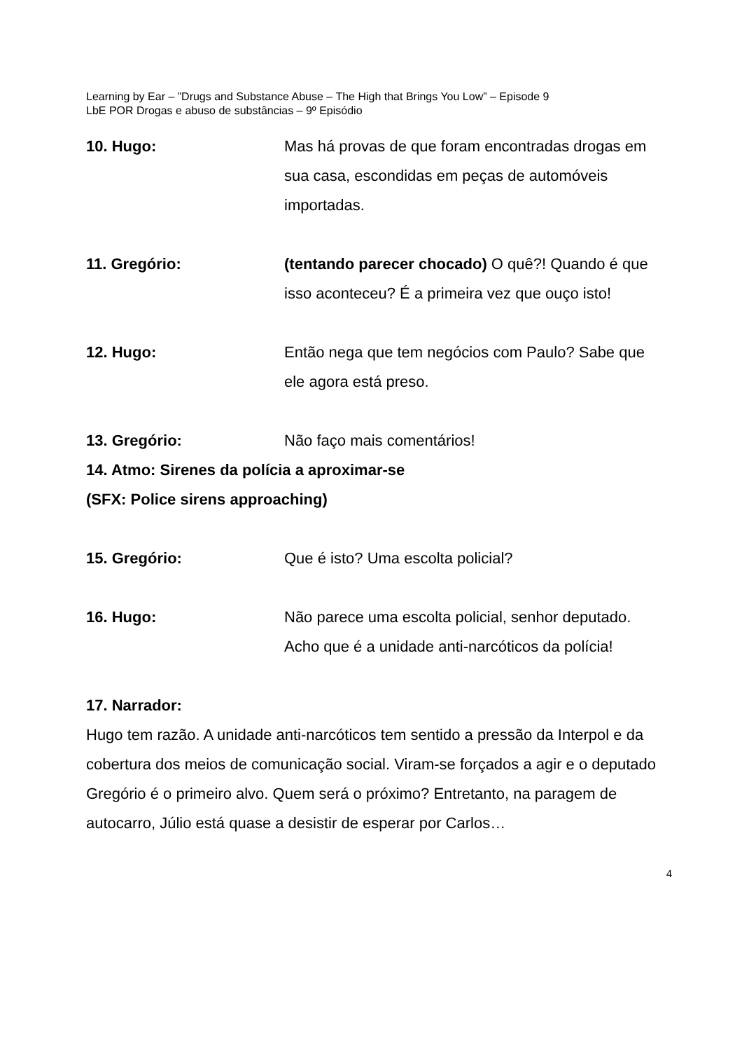Learning by Ear – ”Drugs and Substance Abuse – The High that Brings You Low” – Episode 9
LbE POR Drogas e abuso de substâncias – 9º Episódio
10. Hugo: Mas há provas de que foram encontradas drogas em sua casa, escondidas em peças de automóveis importadas.
11. Gregório: (tentando parecer chocado) O quê?! Quando é que isso aconteceu? É a primeira vez que ouço isto!
12. Hugo: Então nega que tem negócios com Paulo? Sabe que ele agora está preso.
13. Gregório: Não faço mais comentários!
14. Atmo: Sirenes da polícia a aproximar-se
(SFX: Police sirens approaching)
15. Gregório: Que é isto? Uma escolta policial?
16. Hugo: Não parece uma escolta policial, senhor deputado. Acho que é a unidade anti-narcóticos da polícia!
17. Narrador:
Hugo tem razão. A unidade anti-narcóticos tem sentido a pressão da Interpol e da cobertura dos meios de comunicação social. Viram-se forçados a agir e o deputado Gregório é o primeiro alvo. Quem será o próximo? Entretanto, na paragem de autocarro, Júlio está quase a desistir de esperar por Carlos…
4